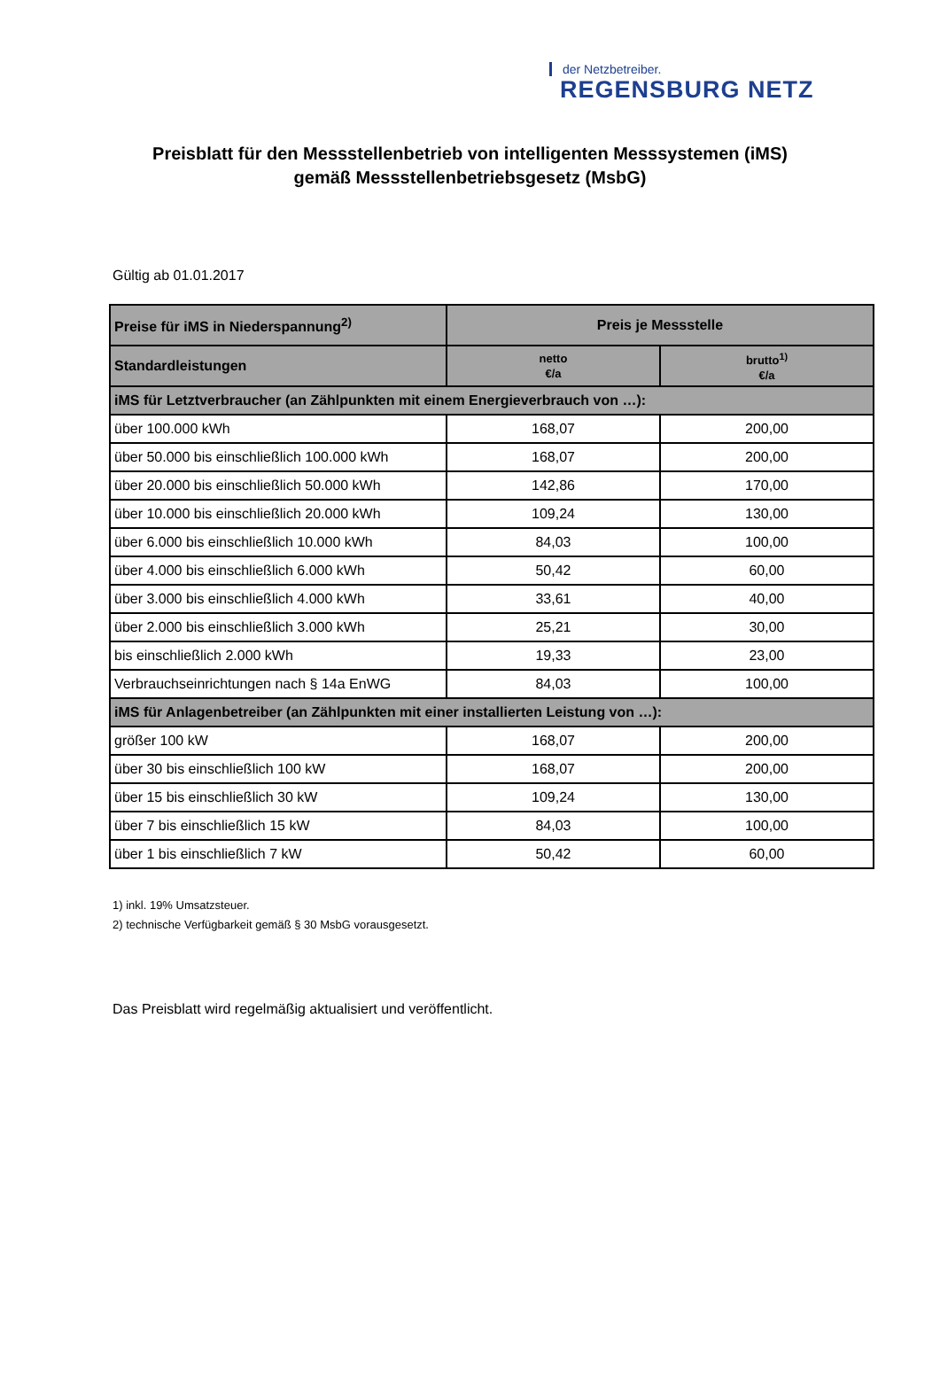der Netzbetreiber.
REGENSBURG NETZ
Preisblatt für den Messstellenbetrieb von intelligenten Messsystemen (iMS)
gemäß Messstellenbetriebsgesetz (MsbG)
Gültig ab 01.01.2017
| Preise für iMS in Niederspannung<sup>2)</sup> | Preis je Messstelle | |
| --- | --- | --- |
| Standardleistungen | netto €/a | brutto<sup>1)</sup> €/a |
| iMS für Letztverbraucher (an Zählpunkten mit einem Energieverbrauch von …): | | |
| über 100.000 kWh | 168,07 | 200,00 |
| über 50.000 bis einschließlich 100.000 kWh | 168,07 | 200,00 |
| über 20.000 bis einschließlich 50.000 kWh | 142,86 | 170,00 |
| über 10.000 bis einschließlich 20.000 kWh | 109,24 | 130,00 |
| über 6.000 bis einschließlich 10.000 kWh | 84,03 | 100,00 |
| über 4.000 bis einschließlich 6.000 kWh | 50,42 | 60,00 |
| über 3.000 bis einschließlich 4.000 kWh | 33,61 | 40,00 |
| über 2.000 bis einschließlich 3.000 kWh | 25,21 | 30,00 |
| bis einschließlich 2.000 kWh | 19,33 | 23,00 |
| Verbrauchseinrichtungen nach § 14a EnWG | 84,03 | 100,00 |
| iMS für Anlagenbetreiber (an Zählpunkten mit einer installierten Leistung von …): | | |
| größer 100 kW | 168,07 | 200,00 |
| über 30 bis einschließlich 100 kW | 168,07 | 200,00 |
| über 15 bis einschließlich 30 kW | 109,24 | 130,00 |
| über 7 bis einschließlich 15 kW | 84,03 | 100,00 |
| über 1 bis einschließlich 7 kW | 50,42 | 60,00 |
1) inkl. 19% Umsatzsteuer.
2) technische Verfügbarkeit gemäß § 30 MsbG vorausgesetzt.
Das Preisblatt wird regelmäßig aktualisiert und veröffentlicht.